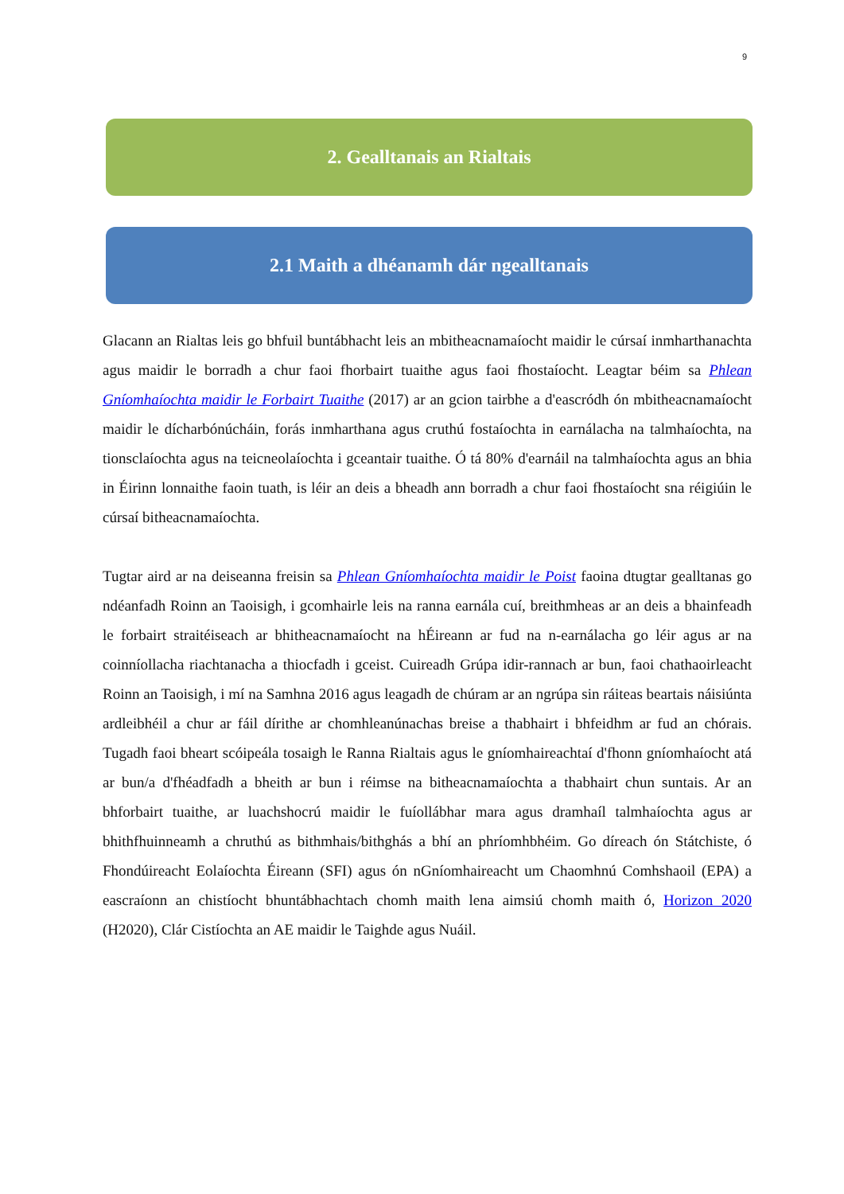9
2. Gealltanais an Rialtais
2.1 Maith a dhéanamh dár ngealltanais
Glacann an Rialtas leis go bhfuil buntábhacht leis an mbitheacnamaíocht maidir le cúrsaí inmharthanachta agus maidir le borradh a chur faoi fhorbairt tuaithe agus faoi fhostaíocht. Leagtar béim sa Phlean Gníomhaíochta maidir le Forbairt Tuaithe (2017) ar an gcion tairbhe a d'eascródh ón mbitheacnamaíocht maidir le dícharbónúcháin, forás inmharthana agus cruthú fostaíochta in earnálacha na talmhaíochta, na tionsclaíochta agus na teicneolaíochta i gceantair tuaithe. Ó tá 80% d'earnáil na talmhaíochta agus an bhia in Éirinn lonnaithe faoin tuath, is léir an deis a bheadh ann borradh a chur faoi fhostaíocht sna réigiúin le cúrsaí bitheacnamaíochta.
Tugtar aird ar na deiseanna freisin sa Phlean Gníomhaíochta maidir le Poist faoina dtugtar gealltanas go ndéanfadh Roinn an Taoisigh, i gcomhairle leis na ranna earnála cuí, breithmheas ar an deis a bhainfeadh le forbairt straitéiseach ar bhitheacnamaíocht na hÉireann ar fud na n-earnálacha go léir agus ar na coinníollacha riachtanacha a thiocfadh i gceist. Cuireadh Grúpa idir-rannach ar bun, faoi chathaoirleacht Roinn an Taoisigh, i mí na Samhna 2016 agus leagadh de chúram ar an ngrúpa sin ráiteas beartais náisiúnta ardleibhéil a chur ar fáil dírithe ar chomhleanúnachas breise a thabhairt i bhfeidhm ar fud an chórais. Tugadh faoi bheart scóipeála tosaigh le Ranna Rialtais agus le gníomhaireachtaí d'fhonn gníomhaíocht atá ar bun/a d'fhéadfadh a bheith ar bun i réimse na bitheacnamaíochta a thabhairt chun suntais. Ar an bhforbairt tuaithe, ar luachshocrú maidir le fuíollábhar mara agus dramhaíl talmhaíochta agus ar bhithfhuinneamh a chruthú as bithmhais/bithghás a bhí an phríomhbhéim. Go díreach ón Státchiste, ó Fhondúireacht Eolaíochta Éireann (SFI) agus ón nGníomhaireacht um Chaomhnú Comhshaoil (EPA) a eascraíonn an chistíocht bhuntábhachtach chomh maith lena aimsiú chomh maith ó, Horizon 2020 (H2020), Clár Cistíochta an AE maidir le Taighde agus Nuáil.